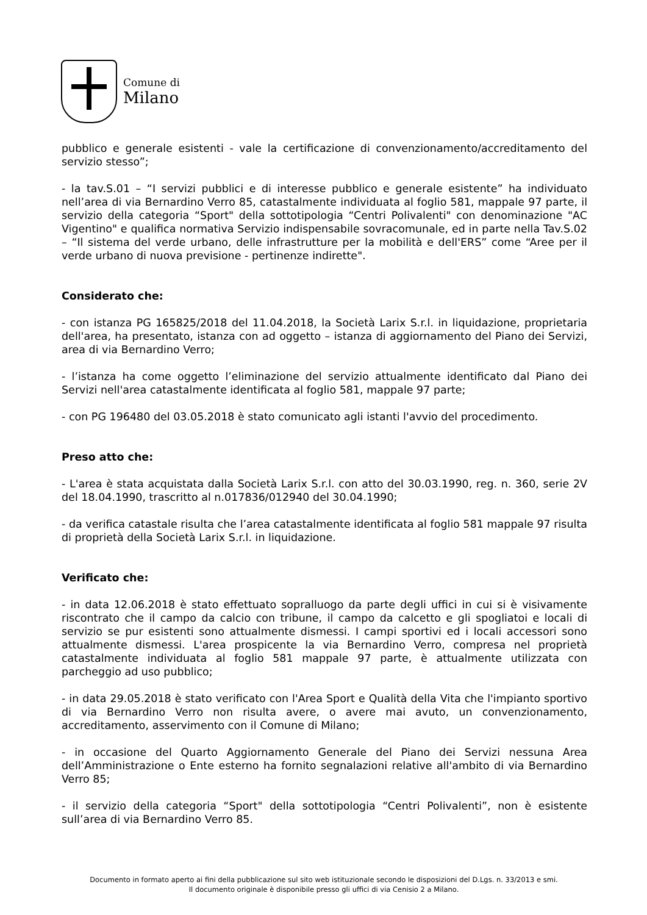Comune di
Milano
pubblico e generale esistenti - vale la certificazione di convenzionamento/accreditamento del servizio stesso”;
- la tav.S.01 – “I servizi pubblici e di interesse pubblico e generale esistente” ha individuato nell’area di via Bernardino Verro 85, catastalmente individuata al foglio 581, mappale 97 parte, il servizio della categoria “Sport" della sottotipologia “Centri Polivalenti" con denominazione "AC Vigentino" e qualifica normativa Servizio indispensabile sovracomunale, ed in parte nella Tav.S.02 – “Il sistema del verde urbano, delle infrastrutture per la mobilità e dell'ERS” come “Aree per il verde urbano di nuova previsione - pertinenze indirette".
Considerato che:
- con istanza PG 165825/2018 del 11.04.2018, la Società Larix S.r.l. in liquidazione, proprietaria dell'area, ha presentato, istanza con ad oggetto – istanza di aggiornamento del Piano dei Servizi, area di via Bernardino Verro;
- l’istanza ha come oggetto l’eliminazione del servizio attualmente identificato dal Piano dei Servizi nell'area catastalmente identificata al foglio 581, mappale 97 parte;
- con PG 196480 del 03.05.2018 è stato comunicato agli istanti l'avvio del procedimento.
Preso atto che:
- L'area è stata acquistata dalla Società Larix S.r.l. con atto del 30.03.1990, reg. n. 360, serie 2V del 18.04.1990, trascritto al n.017836/012940 del 30.04.1990;
- da verifica catastale risulta che l’area catastalmente identificata al foglio 581 mappale 97 risulta di proprietà della Società Larix S.r.l. in liquidazione.
Verificato che:
- in data 12.06.2018 è stato effettuato sopralluogo da parte degli uffici in cui si è visivamente riscontrato che il campo da calcio con tribune, il campo da calcetto e gli spogliatoi e locali di servizio se pur esistenti sono attualmente dismessi. I campi sportivi ed i locali accessori sono attualmente dismessi. L'area prospicente la via Bernardino Verro, compresa nel proprietà catastalmente individuata al foglio 581 mappale 97 parte, è attualmente utilizzata con parcheggio ad uso pubblico;
- in data 29.05.2018 è stato verificato con l'Area Sport e Qualità della Vita che l'impianto sportivo di via Bernardino Verro non risulta avere, o avere mai avuto, un convenzionamento, accreditamento, asservimento con il Comune di Milano;
- in occasione del Quarto Aggiornamento Generale del Piano dei Servizi nessuna Area dell’Amministrazione o Ente esterno ha fornito segnalazioni relative all'ambito di via Bernardino Verro 85;
- il servizio della categoria “Sport" della sottotipologia “Centri Polivalenti”, non è esistente sull’area di via Bernardino Verro 85.
Documento in formato aperto ai fini della pubblicazione sul sito web istituzionale secondo le disposizioni del D.Lgs. n. 33/2013 e smi.
Il documento originale è disponibile presso gli uffici di via Cenisio 2 a Milano.